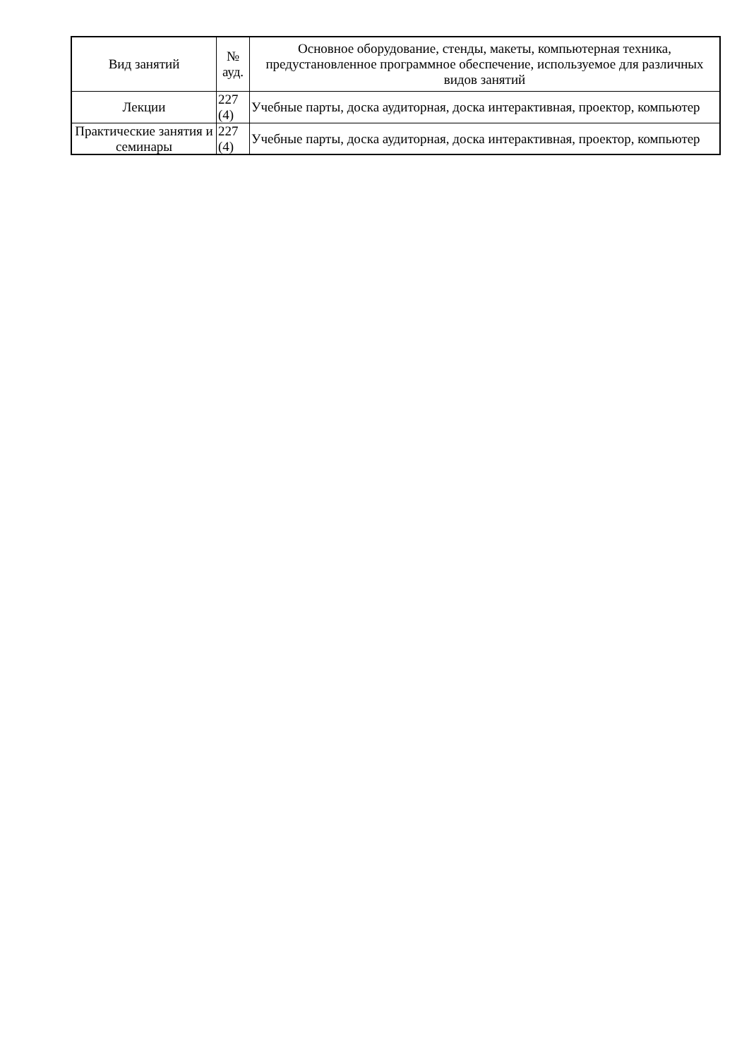| Вид занятий | № ауд. | Основное оборудование, стенды, макеты, компьютерная техника, предустановленное программное обеспечение, используемое для различных видов занятий |
| --- | --- | --- |
| Лекции | 227 (4) | Учебные парты, доска аудиторная, доска интерактивная, проектор, компьютер |
| Практические занятия и семинары | 227 (4) | Учебные парты, доска аудиторная, доска интерактивная, проектор, компьютер |